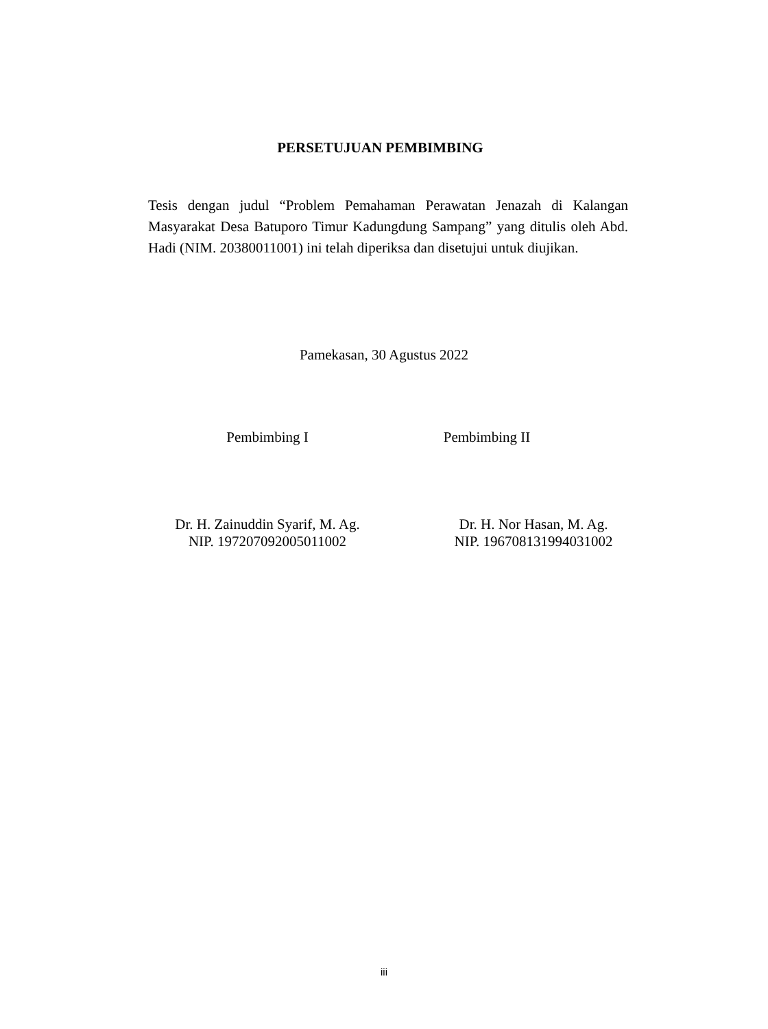PERSETUJUAN PEMBIMBING
Tesis dengan judul “Problem Pemahaman Perawatan Jenazah di Kalangan Masyarakat Desa Batuporo Timur Kadungdung Sampang” yang ditulis oleh Abd. Hadi (NIM. 20380011001) ini telah diperiksa dan disetujui untuk diujikan.
Pamekasan, 30 Agustus 2022
Pembimbing I Pembimbing II
Dr. H. Zainuddin Syarif, M. Ag.
NIP. 197207092005011002
Dr. H. Nor Hasan, M. Ag.
NIP. 196708131994031002
iii